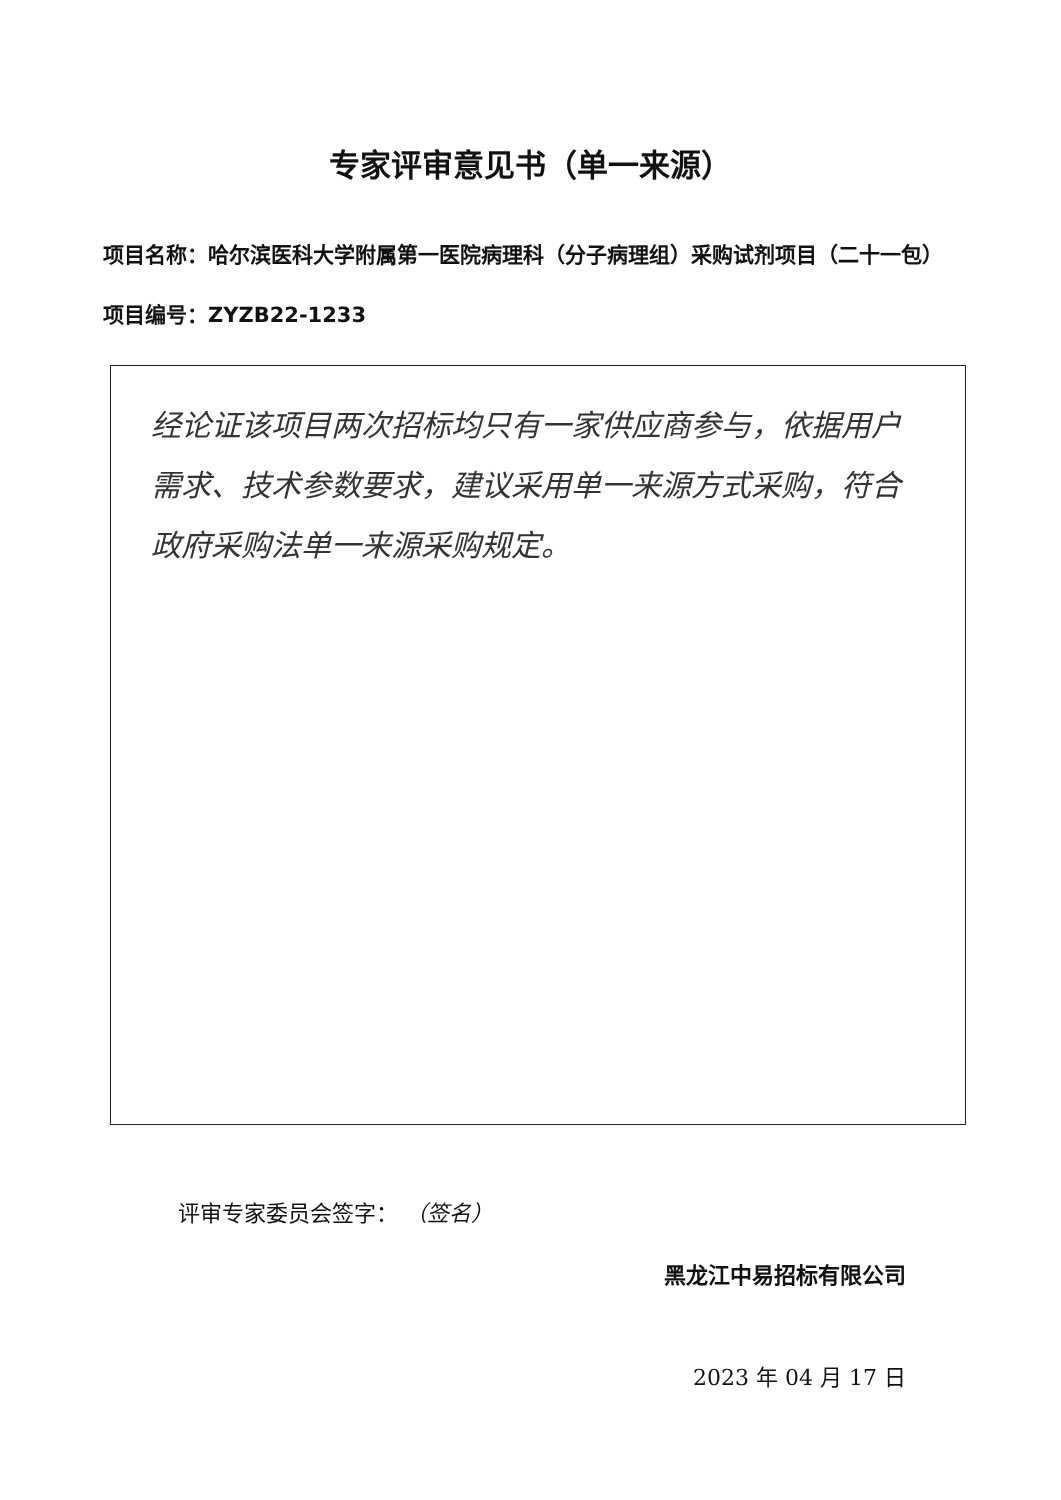专家评审意见书（单一来源）
项目名称：哈尔滨医科大学附属第一医院病理科（分子病理组）采购试剂项目（二十一包）
项目编号：ZYZB22-1233
经论证该项目两次招标均只有一家供应商参与，依据用户需求、技术参数要求，建议采用单一来源方式采购，符合政府采购法单一来源采购规定。
评审专家委员会签字： （签名）
黑龙江中易招标有限公司
2023 年 04 月 17 日